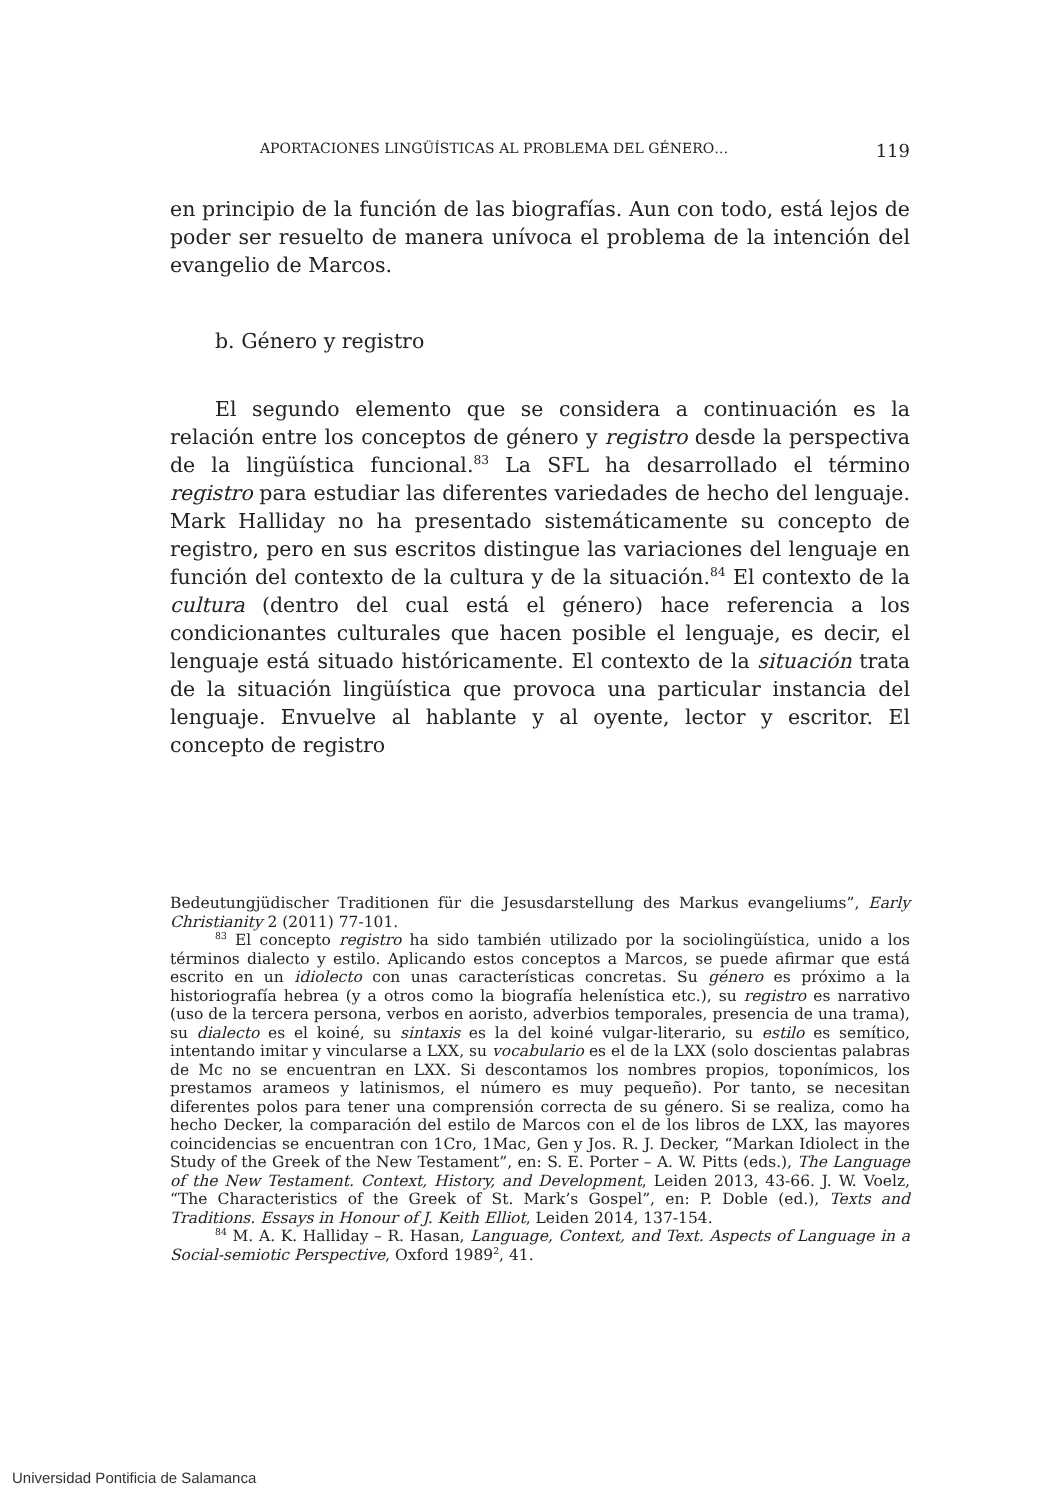APORTACIONES LINGÜÍSTICAS AL PROBLEMA DEL GÉNERO… 119
en principio de la función de las biografías. Aun con todo, está lejos de poder ser resuelto de manera unívoca el problema de la intención del evangelio de Marcos.
b. Género y registro
El segundo elemento que se considera a continuación es la relación entre los conceptos de género y registro desde la perspectiva de la lingüística funcional.<sup>83</sup> La SFL ha desarrollado el término registro para estudiar las diferentes variedades de hecho del lenguaje. Mark Halliday no ha presentado sistemáticamente su concepto de registro, pero en sus escritos distingue las variaciones del lenguaje en función del contexto de la cultura y de la situación.<sup>84</sup> El contexto de la cultura (dentro del cual está el género) hace referencia a los condicionantes culturales que hacen posible el lenguaje, es decir, el lenguaje está situado históricamente. El contexto de la situación trata de la situación lingüística que provoca una particular instancia del lenguaje. Envuelve al hablante y al oyente, lector y escritor. El concepto de registro
Bedeutungjüdischer Traditionen für die Jesusdarstellung des Markus evangeliums”, Early Christianity 2 (2011) 77-101.
<sup>83</sup> El concepto registro ha sido también utilizado por la sociolingüística, unido a los términos dialecto y estilo. Aplicando estos conceptos a Marcos, se puede afirmar que está escrito en un idiolecto con unas características concretas. Su género es próximo a la historiografía hebrea (y a otros como la biografía helenística etc.), su registro es narrativo (uso de la tercera persona, verbos en aoristo, adverbios temporales, presencia de una trama), su dialecto es el koiné, su sintaxis es la del koiné vulgar-literario, su estilo es semítico, intentando imitar y vincularse a LXX, su vocabulario es el de la LXX (solo doscientas palabras de Mc no se encuentran en LXX. Si descontamos los nombres propios, toponímicos, los prestamos arameos y latinismos, el número es muy pequeño). Por tanto, se necesitan diferentes polos para tener una comprensión correcta de su género. Si se realiza, como ha hecho Decker, la comparación del estilo de Marcos con el de los libros de LXX, las mayores coincidencias se encuentran con 1Cro, 1Mac, Gen y Jos. R. J. Decker, “Markan Idiolect in the Study of the Greek of the New Testament”, en: S. E. Porter – A. W. Pitts (eds.), The Language of the New Testament. Context, History, and Development, Leiden 2013, 43-66. J. W. Voelz, “The Characteristics of the Greek of St. Mark’s Gospel”, en: P. Doble (ed.), Texts and Traditions. Essays in Honour of J. Keith Elliot, Leiden 2014, 137-154.
<sup>84</sup> M. A. K. Halliday – R. Hasan, Language, Context, and Text. Aspects of Language in a Social-semiotic Perspective, Oxford 1989<sup>2</sup>, 41.
Universidad Pontificia de Salamanca